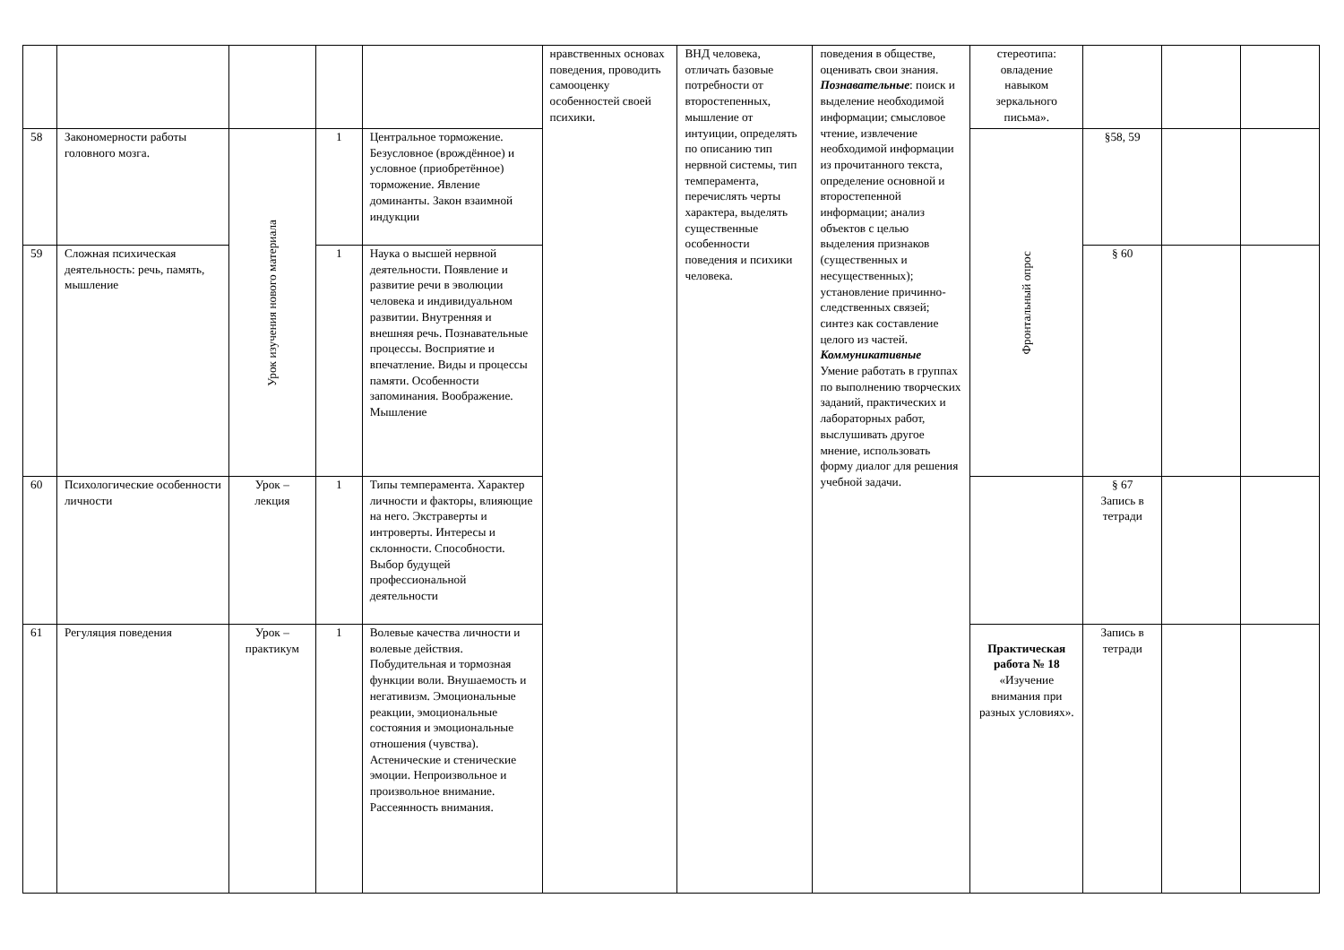| | | | | | нравственных основах поведения, проводить самооценку особенностей своей психики. | ВНД человека, отличать базовые потребности от второстепенных, мышление от интуиции, определять по описанию тип нервной системы, тип темперамента, перечислять черты характера, выделять существенные особенности поведения и психики человека. | поведения в обществе, оценивать свои знания. Познавательные : поиск и выделение необходимой информации; смысловое чтение, извлечение необходимой информации из прочитанного текста, определение основной и второстепенной информации; анализ объектов с целью выделения признаков (существенных и несущественных); установление причинно-следственных связей; синтез как составление целого из частей. Коммуникативные Умение работать в группах по выполнению творческих заданий, практических и лабораторных работ, выслушивать другое мнение, использовать форму диалог для решения учебной задачи. | стереотипа: овладение навыком зеркального письма». | | | |
| 58 | Закономерности работы головного мозга. | Урок изучения нового материала | 1 | Центральное торможение. Безусловное (врождённое) и условное (приобретённое) торможение. Явление доминанты. Закон взаимной индукции | | | | Фронтальный опрос | §58, 59 | | |
| 59 | Сложная психическая деятельность: речь, память, мышление | | 1 | Наука о высшей нервной деятельности. Появление и развитие речи в эволюции человека и индивидуальном развитии. Внутренняя и внешняя речь. Познавательные процессы. Восприятие и впечатление. Виды и процессы памяти. Особенности запоминания. Воображение. Мышление | | | | | § 60 | | |
| 60 | Психологические особенности личности | Урок – лекция | 1 | Типы темперамента. Характер личности и факторы, влияющие на него. Экстраверты и интроверты. Интересы и склонности. Способности. Выбор будущей профессиональной деятельности | | | | | § 67 Запись в тетради | | |
| 61 | Регуляция поведения | Урок – практикум | 1 | Волевые качества личности и волевые действия. Побудительная и тормозная функции воли. Внушаемость и негативизм. Эмоциональные реакции, эмоциональные состояния и эмоциональные отношения (чувства). Астенические и стенические эмоции. Непроизвольное и произвольное внимание. Рассеянность внимания. | | | | Практическая работа № 18 «Изучение внимания при разных условиях». | Запись в тетради | | |